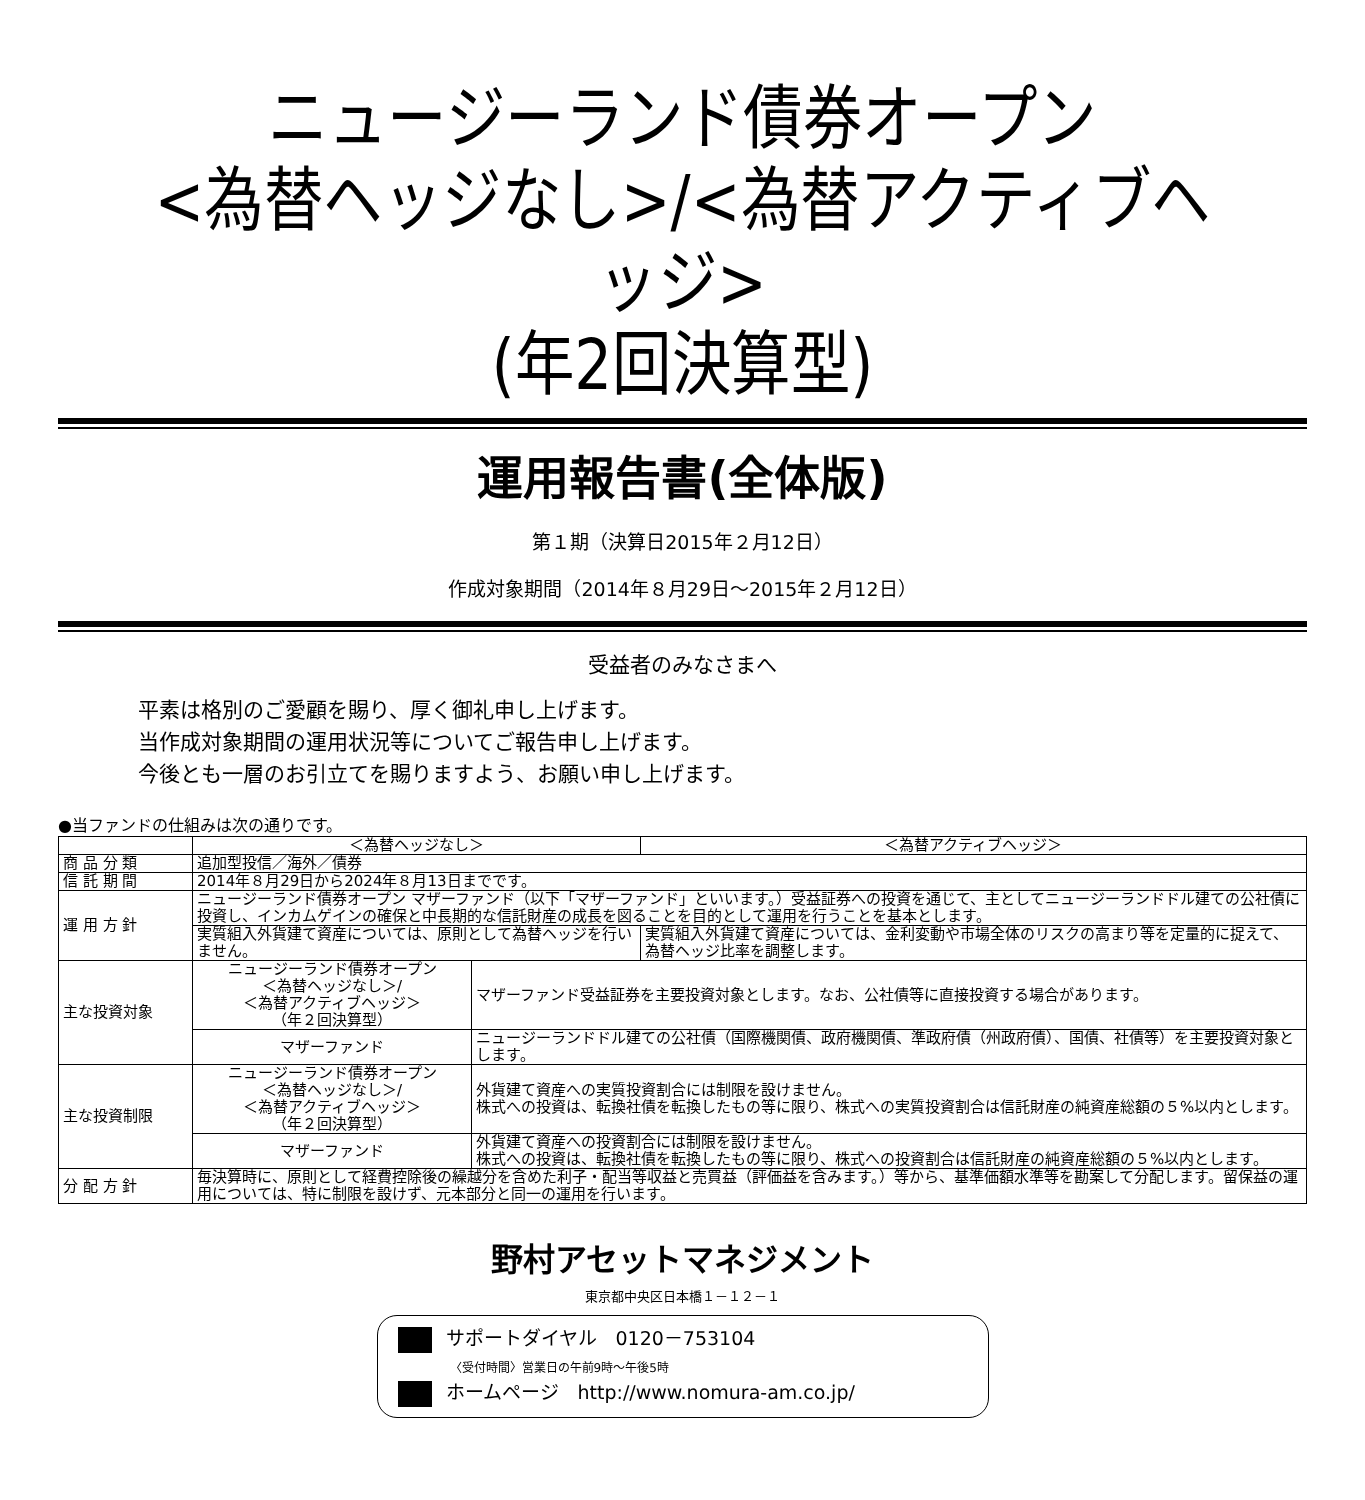ニュージーランド債券オープン
<為替ヘッジなし>/<為替アクティブヘッジ>
(年2回決算型)
運用報告書(全体版)
第１期（決算日2015年２月12日）
作成対象期間（2014年８月29日～2015年２月12日）
受益者のみなさまへ
平素は格別のご愛顧を賜り、厚く御礼申し上げます。
当作成対象期間の運用状況等についてご報告申し上げます。
今後とも一層のお引立てを賜りますよう、お願い申し上げます。
●当ファンドの仕組みは次の通りです。
| | ＜為替ヘッジなし＞ | | ＜為替アクティブヘッジ＞ |
| --- | --- | --- | --- |
| 商 品 分 類 | 追加型投信／海外／債券 | | |
| 信 託 期 間 | 2014年８月29日から2024年８月13日までです。 | | |
| 運 用 方 針 | ニュージーランド債券オープン マザーファンド（以下「マザーファンド」といいます。）受益証券への投資を通じて、主としてニュージーランドドル建ての公社債に投資し、インカムゲインの確保と中長期的な信託財産の成長を図ることを目的として運用を行うことを基本とします。 | | |
| | 実質組入外貨建て資産については、原則として為替ヘッジを行いません。 | | 実質組入外貨建て資産については、金利変動や市場全体のリスクの高まり等を定量的に捉えて、為替ヘッジ比率を調整します。 |
| 主な投資対象 | ニュージーランド債券オープン ＜為替ヘッジなし＞/ ＜為替アクティブヘッジ＞ （年２回決算型） | マザーファンド受益証券を主要投資対象とします。なお、公社債等に直接投資する場合があります。 | |
| | マザーファンド | ニュージーランドドル建ての公社債（国際機関債、政府機関債、準政府債（州政府債）、国債、社債等）を主要投資対象とします。 | |
| 主な投資制限 | ニュージーランド債券オープン ＜為替ヘッジなし＞/ ＜為替アクティブヘッジ＞ （年２回決算型） | 外貨建て資産への実質投資割合には制限を設けません。 株式への投資は、転換社債を転換したもの等に限り、株式への実質投資割合は信託財産の純資産総額の５%以内とします。 | |
| | マザーファンド | 外貨建て資産への投資割合には制限を設けません。 株式への投資は、転換社債を転換したもの等に限り、株式への投資割合は信託財産の純資産総額の５%以内とします。 | |
| 分 配 方 針 | 毎決算時に、原則として経費控除後の繰越分を含めた利子・配当等収益と売買益（評価益を含みます。）等から、基準価額水準等を勘案して分配します。留保益の運用については、特に制限を設けず、元本部分と同一の運用を行います。 | | |
野村アセットマネジメント
東京都中央区日本橋１－１２－１
サポートダイヤル　0120－753104
〈受付時間〉営業日の午前9時～午後5時
ホームページ　http://www.nomura-am.co.jp/